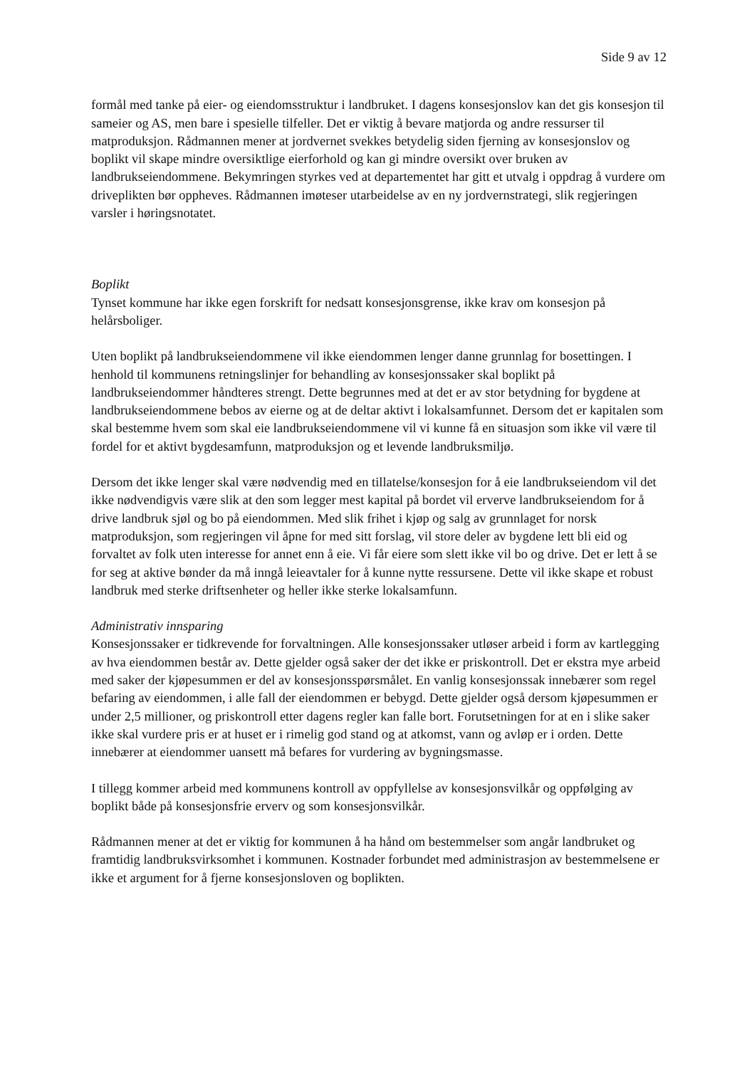Side 9 av 12
formål med tanke på eier- og eiendomsstruktur i landbruket. I dagens konsesjonslov kan det gis konsesjon til sameier og AS, men bare i spesielle tilfeller. Det er viktig å bevare matjorda og andre ressurser til matproduksjon. Rådmannen mener at jordvernet svekkes betydelig siden fjerning av konsesjonslov og boplikt vil skape mindre oversiktlige eierforhold og kan gi mindre oversikt over bruken av landbrukseiendommene. Bekymringen styrkes ved at departementet har gitt et utvalg i oppdrag å vurdere om driveplikten bør oppheves. Rådmannen imøteser utarbeidelse av en ny jordvernstrategi, slik regjeringen varsler i høringsnotatet.
Boplikt
Tynset kommune har ikke egen forskrift for nedsatt konsesjonsgrense, ikke krav om konsesjon på helårsboliger.
Uten boplikt på landbrukseiendommene vil ikke eiendommen lenger danne grunnlag for bosettingen. I henhold til kommunens retningslinjer for behandling av konsesjonssaker skal boplikt på landbrukseiendommer håndteres strengt. Dette begrunnes med at det er av stor betydning for bygdene at landbrukseiendommene bebos av eierne og at de deltar aktivt i lokalsamfunnet. Dersom det er kapitalen som skal bestemme hvem som skal eie landbrukseiendommene vil vi kunne få en situasjon som ikke vil være til fordel for et aktivt bygdesamfunn, matproduksjon og et levende landbruksmiljø.
Dersom det ikke lenger skal være nødvendig med en tillatelse/konsesjon for å eie landbrukseiendom vil det ikke nødvendigvis være slik at den som legger mest kapital på bordet vil erverve landbrukseiendom for å drive landbruk sjøl og bo på eiendommen. Med slik frihet i kjøp og salg av grunnlaget for norsk matproduksjon, som regjeringen vil åpne for med sitt forslag, vil store deler av bygdene lett bli eid og forvaltet av folk uten interesse for annet enn å eie. Vi får eiere som slett ikke vil bo og drive. Det er lett å se for seg at aktive bønder da må inngå leieavtaler for å kunne nytte ressursene. Dette vil ikke skape et robust landbruk med sterke driftsenheter og heller ikke sterke lokalsamfunn.
Administrativ innsparing
Konsesjonssaker er tidkrevende for forvaltningen. Alle konsesjonssaker utløser arbeid i form av kartlegging av hva eiendommen består av. Dette gjelder også saker der det ikke er priskontroll. Det er ekstra mye arbeid med saker der kjøpesummen er del av konsesjonsspørsmålet. En vanlig konsesjonssak innebærer som regel befaring av eiendommen, i alle fall der eiendommen er bebygd. Dette gjelder også dersom kjøpesummen er under 2,5 millioner, og priskontroll etter dagens regler kan falle bort. Forutsetningen for at en i slike saker ikke skal vurdere pris er at huset er i rimelig god stand og at atkomst, vann og avløp er i orden. Dette innebærer at eiendommer uansett må befares for vurdering av bygningsmasse.
I tillegg kommer arbeid med kommunens kontroll av oppfyllelse av konsesjonsvilkår og oppfølging av boplikt både på konsesjonsfrie erverv og som konsesjonsvilkår.
Rådmannen mener at det er viktig for kommunen å ha hånd om bestemmelser som angår landbruket og framtidig landbruksvirksomhet i kommunen. Kostnader forbundet med administrasjon av bestemmelsene er ikke et argument for å fjerne konsesjonsloven og boplikten.